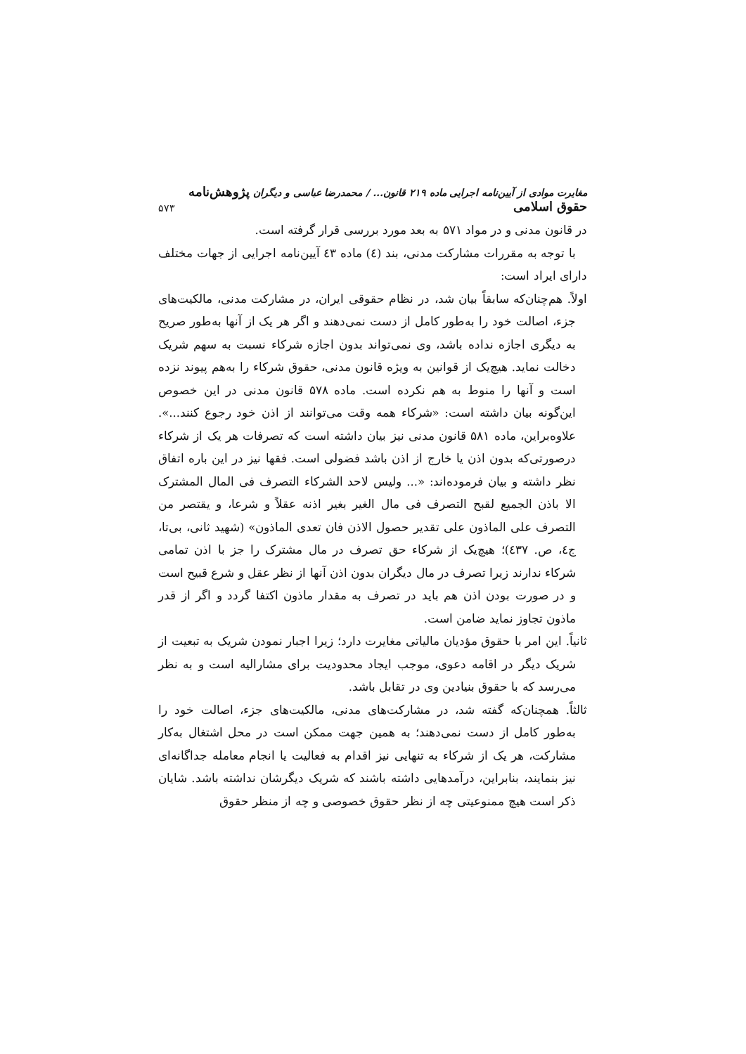مغایرت موادی از آیین‌نامه اجرایی ماده ۲۱۹ قانون... / محمدرضا عباسی و دیگران پژوهش‌نامه حقوق اسلامی ۵۷۳
در قانون مدنی و در مواد ۵۷۱ به بعد مورد بررسی قرار گرفته است.
با توجه به مقررات مشارکت مدنی، بند (٤) ماده ٤٣ آیین‌نامه اجرایی از جهات مختلف دارای ایراد است:
اولاً. هم‌چنان‌که سابقاً بیان شد، در نظام حقوقی ایران، در مشارکت مدنی، مالکیت‌های جزء، اصالت خود را به‌طور کامل از دست نمی‌دهند و اگر هر یک از آنها به‌طور صریح به دیگری اجازه نداده باشد، وی نمی‌تواند بدون اجازه شرکاء نسبت به سهم شریک دخالت نماید. هیچ‌یک از قوانین به ویژه قانون مدنی، حقوق شرکاء را به‌هم پیوند نزده است و آنها را منوط به هم نکرده است. ماده ۵۷۸ قانون مدنی در این خصوص این‌گونه بیان داشته است: «شرکاء همه وقت می‌توانند از اذن خود رجوع کنند...». علاوه‌براین، ماده ۵۸۱ قانون مدنی نیز بیان داشته است که تصرفات هر یک از شرکاء درصورتی‌که بدون اذن یا خارج از اذن باشد فضولی است. فقها نیز در این باره اتفاق نظر داشته و بیان فرموده‌اند: «... ولیس لاحد الشرکاء التصرف فی المال المشترک الا باذن الجمیع لقبح التصرف فی مال الغیر بغیر اذنه عقلاً و شرعا، و یقتصر من التصرف علی الماذون علی تقدیر حصول الاذن فان تعدی الماذون» (شهید ثانی، بی‌تا، ج٤، ص. ٤٣٧)؛ هیچ‌یک از شرکاء حق تصرف در مال مشترک را جز با اذن تمامی شرکاء ندارند زیرا تصرف در مال دیگران بدون اذن آنها از نظر عقل و شرع قبیح است و در صورت بودن اذن هم باید در تصرف به مقدار ماذون اکتفا گردد و اگر از قدر ماذون تجاوز نماید ضامن است.
ثانیاً. این امر با حقوق مؤدیان مالیاتی مغایرت دارد؛ زیرا اجبار نمودن شریک به تبعیت از شریک دیگر در اقامه دعوی، موجب ایجاد محدودیت برای مشارالیه است و به نظر می‌رسد که با حقوق بنیادین وی در تقابل باشد.
ثالثاً. همچنان‌که گفته شد، در مشارکت‌های مدنی، مالکیت‌های جزء، اصالت خود را به‌طور کامل از دست نمی‌دهند؛ به همین جهت ممکن است در محل اشتغال به‌کار مشارکت، هر یک از شرکاء به تنهایی نیز اقدام به فعالیت یا انجام معامله جداگانه‌ای نیز بنمایند، بنابراین، درآمدهایی داشته باشند که شریک دیگرشان نداشته باشد. شایان ذکر است هیچ ممنوعیتی چه از نظر حقوق خصوصی و چه از منظر حقوق